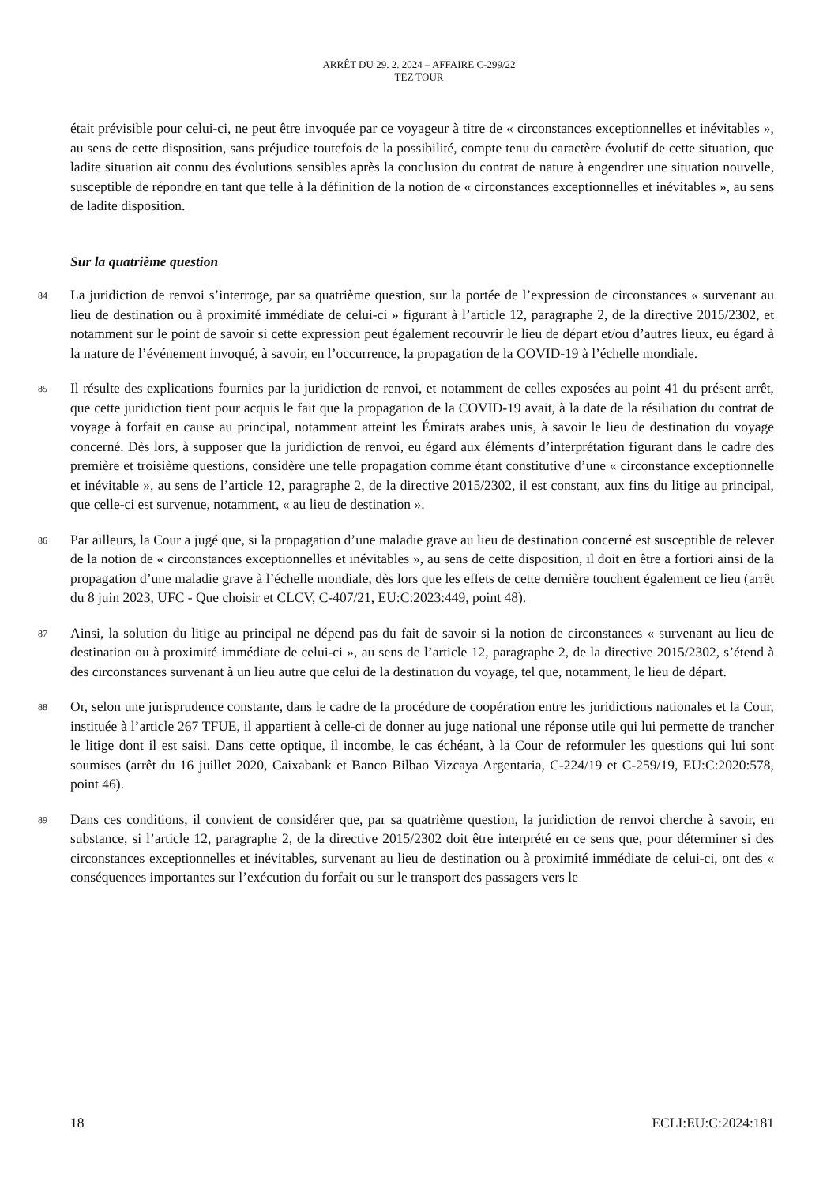ARRÊT DU 29. 2. 2024 – AFFAIRE C-299/22
TEZ TOUR
était prévisible pour celui-ci, ne peut être invoquée par ce voyageur à titre de « circonstances exceptionnelles et inévitables », au sens de cette disposition, sans préjudice toutefois de la possibilité, compte tenu du caractère évolutif de cette situation, que ladite situation ait connu des évolutions sensibles après la conclusion du contrat de nature à engendrer une situation nouvelle, susceptible de répondre en tant que telle à la définition de la notion de « circonstances exceptionnelles et inévitables », au sens de ladite disposition.
Sur la quatrième question
84 La juridiction de renvoi s’interroge, par sa quatrième question, sur la portée de l’expression de circonstances « survenant au lieu de destination ou à proximité immédiate de celui-ci » figurant à l’article 12, paragraphe 2, de la directive 2015/2302, et notamment sur le point de savoir si cette expression peut également recouvrir le lieu de départ et/ou d’autres lieux, eu égard à la nature de l’événement invoqué, à savoir, en l’occurrence, la propagation de la COVID-19 à l’échelle mondiale.
85 Il résulte des explications fournies par la juridiction de renvoi, et notamment de celles exposées au point 41 du présent arrêt, que cette juridiction tient pour acquis le fait que la propagation de la COVID-19 avait, à la date de la résiliation du contrat de voyage à forfait en cause au principal, notamment atteint les Émirats arabes unis, à savoir le lieu de destination du voyage concerné. Dès lors, à supposer que la juridiction de renvoi, eu égard aux éléments d’interprétation figurant dans le cadre des première et troisième questions, considère une telle propagation comme étant constitutive d’une « circonstance exceptionnelle et inévitable », au sens de l’article 12, paragraphe 2, de la directive 2015/2302, il est constant, aux fins du litige au principal, que celle-ci est survenue, notamment, « au lieu de destination ».
86 Par ailleurs, la Cour a jugé que, si la propagation d’une maladie grave au lieu de destination concerné est susceptible de relever de la notion de « circonstances exceptionnelles et inévitables », au sens de cette disposition, il doit en être a fortiori ainsi de la propagation d’une maladie grave à l’échelle mondiale, dès lors que les effets de cette dernière touchent également ce lieu (arrêt du 8 juin 2023, UFC - Que choisir et CLCV, C-407/21, EU:C:2023:449, point 48).
87 Ainsi, la solution du litige au principal ne dépend pas du fait de savoir si la notion de circonstances « survenant au lieu de destination ou à proximité immédiate de celui-ci », au sens de l’article 12, paragraphe 2, de la directive 2015/2302, s’étend à des circonstances survenant à un lieu autre que celui de la destination du voyage, tel que, notamment, le lieu de départ.
88 Or, selon une jurisprudence constante, dans le cadre de la procédure de coopération entre les juridictions nationales et la Cour, instituée à l’article 267 TFUE, il appartient à celle-ci de donner au juge national une réponse utile qui lui permette de trancher le litige dont il est saisi. Dans cette optique, il incombe, le cas échéant, à la Cour de reformuler les questions qui lui sont soumises (arrêt du 16 juillet 2020, Caixabank et Banco Bilbao Vizcaya Argentaria, C-224/19 et C-259/19, EU:C:2020:578, point 46).
89 Dans ces conditions, il convient de considérer que, par sa quatrième question, la juridiction de renvoi cherche à savoir, en substance, si l’article 12, paragraphe 2, de la directive 2015/2302 doit être interprété en ce sens que, pour déterminer si des circonstances exceptionnelles et inévitables, survenant au lieu de destination ou à proximité immédiate de celui-ci, ont des « conséquences importantes sur l’exécution du forfait ou sur le transport des passagers vers le
18 ECLI:EU:C:2024:181